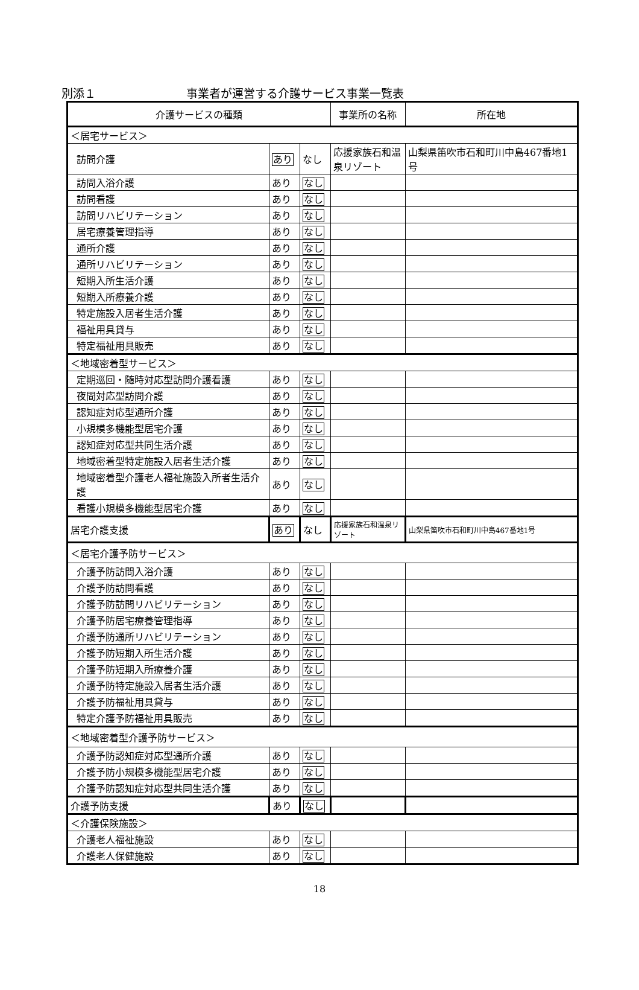別添１ 事業者が運営する介護サービス事業一覧表
| 介護サービスの種類 | | | 事業所の名称 | 所在地 |
| --- | --- | --- | --- | --- |
| ＜居宅サービス＞ | | | | |
| 訪問介護 | あり | なし | 応援家族石和温泉リゾート | 山梨県笛吹市石和町川中島467番地1号 |
| 訪問入浴介護 | あり | なし | | |
| 訪問看護 | あり | なし | | |
| 訪問リハビリテーション | あり | なし | | |
| 居宅療養管理指導 | あり | なし | | |
| 通所介護 | あり | なし | | |
| 通所リハビリテーション | あり | なし | | |
| 短期入所生活介護 | あり | なし | | |
| 短期入所療養介護 | あり | なし | | |
| 特定施設入居者生活介護 | あり | なし | | |
| 福祉用具貸与 | あり | なし | | |
| 特定福祉用具販売 | あり | なし | | |
| ＜地域密着型サービス＞ | | | | |
| 定期巡回・随時対応型訪問介護看護 | あり | なし | | |
| 夜間対応型訪問介護 | あり | なし | | |
| 認知症対応型通所介護 | あり | なし | | |
| 小規模多機能型居宅介護 | あり | なし | | |
| 認知症対応型共同生活介護 | あり | なし | | |
| 地域密着型特定施設入居者生活介護 | あり | なし | | |
| 地域密着型介護老人福祉施設入所者生活介護 | あり | なし | | |
| 看護小規模多機能型居宅介護 | あり | なし | | |
| 居宅介護支援 | あり | なし | 応援家族石和温泉リゾート | 山梨県笛吹市石和町川中島467番地1号 |
| ＜居宅介護予防サービス＞ | | | | |
| 介護予防訪問入浴介護 | あり | なし | | |
| 介護予防訪問看護 | あり | なし | | |
| 介護予防訪問リハビリテーション | あり | なし | | |
| 介護予防居宅療養管理指導 | あり | なし | | |
| 介護予防通所リハビリテーション | あり | なし | | |
| 介護予防短期入所生活介護 | あり | なし | | |
| 介護予防短期入所療養介護 | あり | なし | | |
| 介護予防特定施設入居者生活介護 | あり | なし | | |
| 介護予防福祉用具貸与 | あり | なし | | |
| 特定介護予防福祉用具販売 | あり | なし | | |
| ＜地域密着型介護予防サービス＞ | | | | |
| 介護予防認知症対応型通所介護 | あり | なし | | |
| 介護予防小規模多機能型居宅介護 | あり | なし | | |
| 介護予防認知症対応型共同生活介護 | あり | なし | | |
| 介護予防支援 | あり | なし | | |
| ＜介護保険施設＞ | | | | |
| 介護老人福祉施設 | あり | なし | | |
| 介護老人保健施設 | あり | なし | | |
18